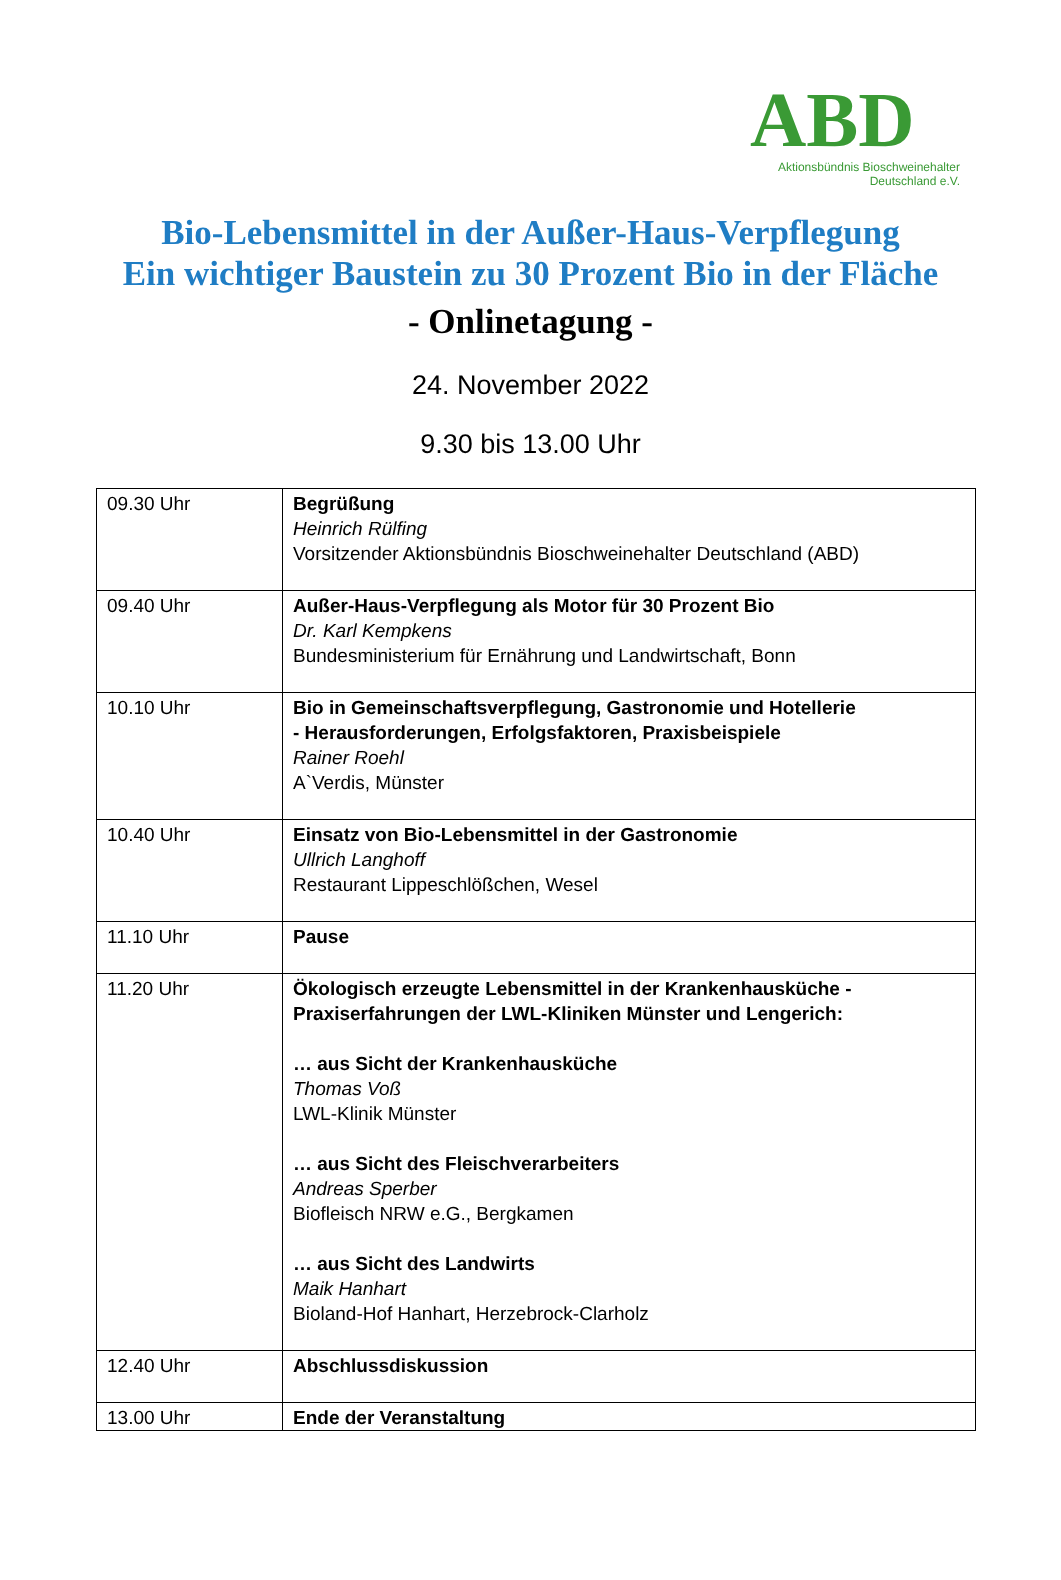ABD
Aktionsbündnis Bioschweinehalter
Deutschland e.V.
Bio-Lebensmittel in der Außer-Haus-Verpflegung
Ein wichtiger Baustein zu 30 Prozent Bio in der Fläche
- Onlinetagung -
24. November 2022
9.30 bis 13.00 Uhr
| 09.30 Uhr | Begrüßung Heinrich Rülfing Vorsitzender Aktionsbündnis Bioschweinehalter Deutschland (ABD) |
| 09.40 Uhr | Außer-Haus-Verpflegung als Motor für 30 Prozent Bio Dr. Karl Kempkens Bundesministerium für Ernährung und Landwirtschaft, Bonn |
| 10.10 Uhr | Bio in Gemeinschaftsverpflegung, Gastronomie und Hotellerie - Herausforderungen, Erfolgsfaktoren, Praxisbeispiele Rainer Roehl A`Verdis, Münster |
| 10.40 Uhr | Einsatz von Bio-Lebensmittel in der Gastronomie Ullrich Langhoff Restaurant Lippeschlößchen, Wesel |
| 11.10 Uhr | Pause |
| 11.20 Uhr | Ökologisch erzeugte Lebensmittel in der Krankenhausküche - Praxiserfahrungen der LWL-Kliniken Münster und Lengerich: … aus Sicht der Krankenhausküche Thomas Voß LWL-Klinik Münster … aus Sicht des Fleischverarbeiters Andreas Sperber Biofleisch NRW e.G., Bergkamen … aus Sicht des Landwirts Maik Hanhart Bioland-Hof Hanhart, Herzebrock-Clarholz |
| 12.40 Uhr | Abschlussdiskussion |
| 13.00 Uhr | Ende der Veranstaltung |